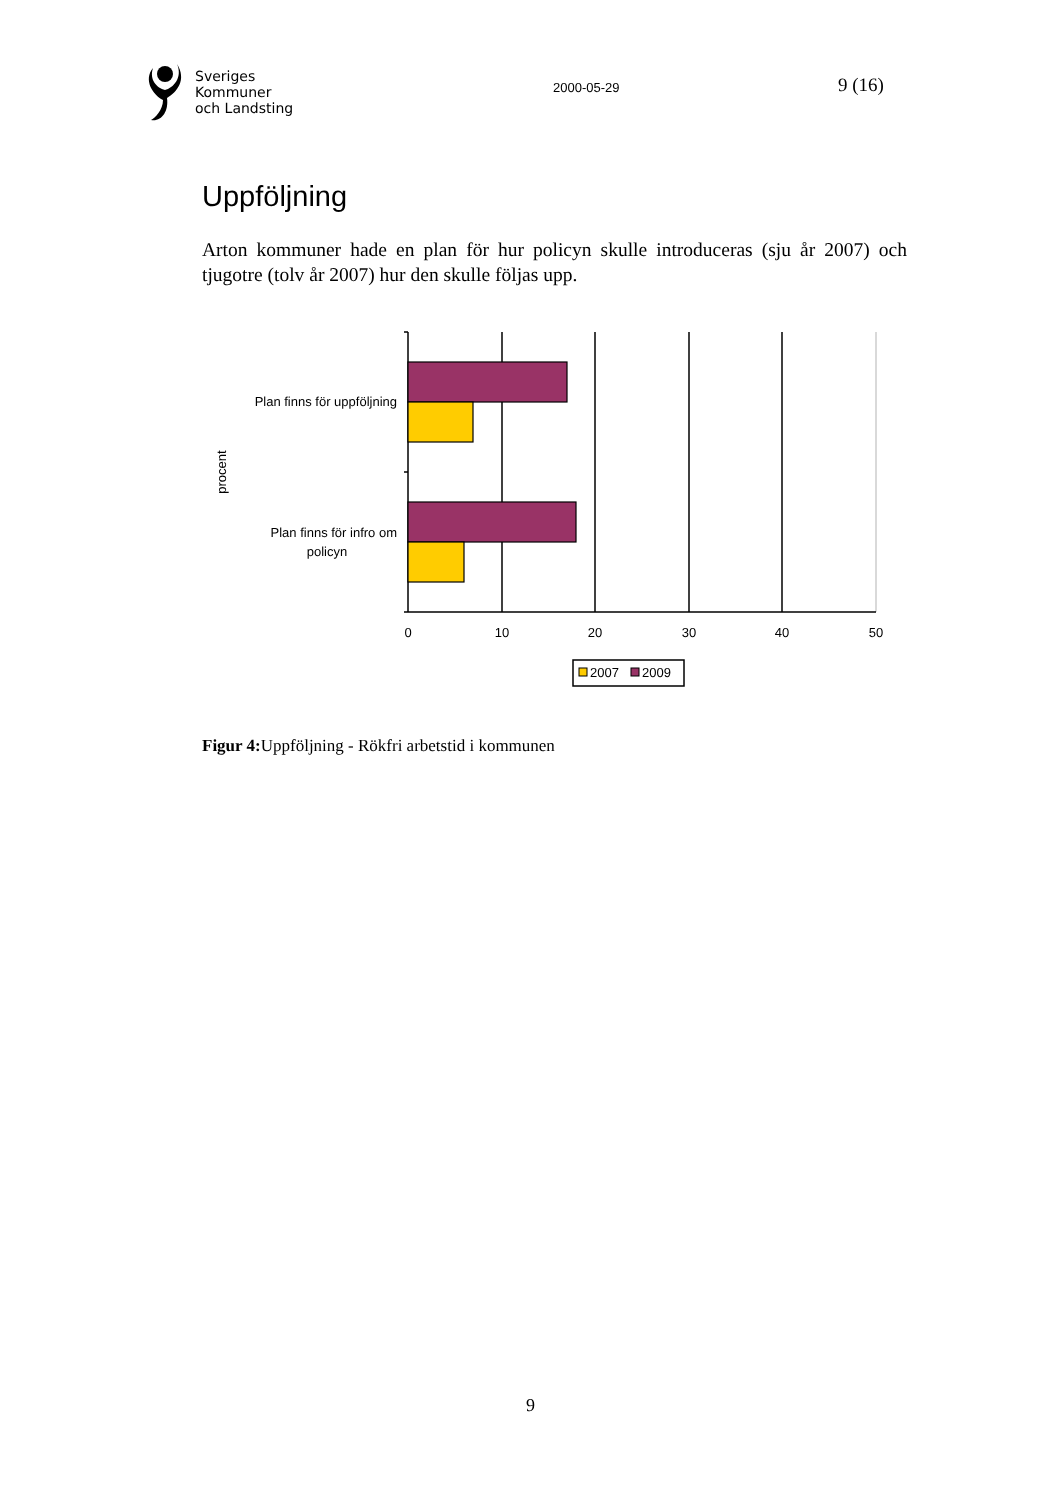Sveriges
Kommuner
och Landsting
2000-05-29
9 (16)
Uppföljning
Arton kommuner hade en plan för hur policyn skulle introduceras (sju år 2007) och tjugotre (tolv år 2007) hur den skulle följas upp.
Plan finns för uppföljning
Plan finns för infro om
policyn
procent
0
10
20
30
40
50
2007
2009
Figur 4: Uppföljning - Rökfri arbetstid i kommunen
9